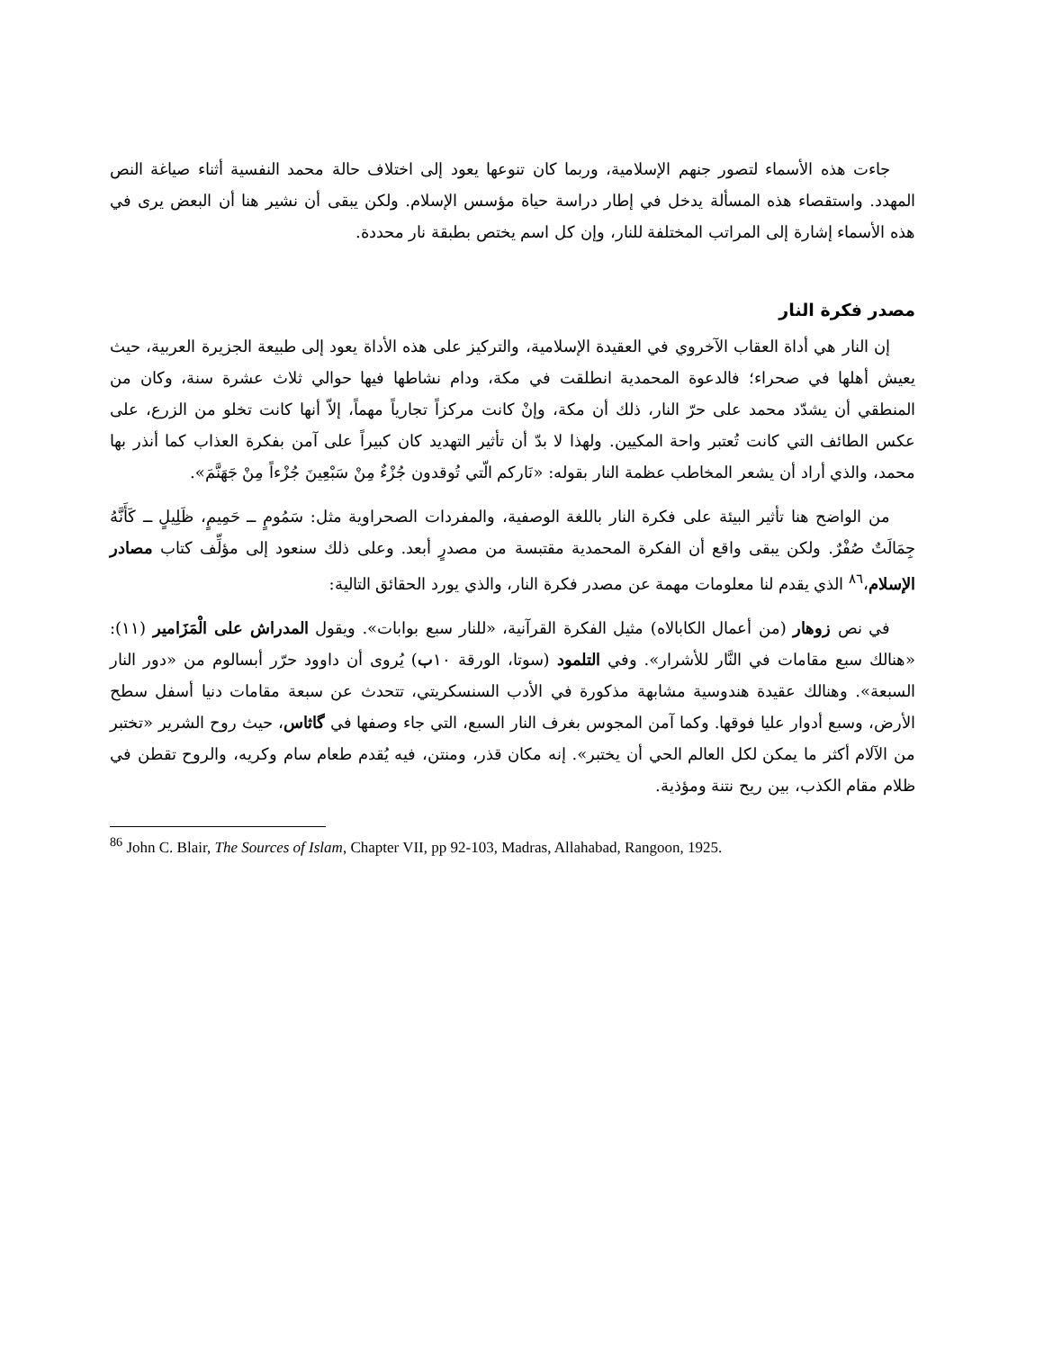جاءت هذه الأسماء لتصور جنهم الإسلامية، وربما كان تنوعها يعود إلى اختلاف حالة محمد النفسية أثناء صياغة النص المهدد. واستقصاء هذه المسألة يدخل في إطار دراسة حياة مؤسس الإسلام. ولكن يبقى أن نشير هنا أن البعض يرى في هذه الأسماء إشارة إلى المراتب المختلفة للنار، وإن كل اسم يختص بطبقة نار محددة.
مصدر فكرة النار
إن النار هي أداة العقاب الآخروي في العقيدة الإسلامية، والتركيز على هذه الأداة يعود إلى طبيعة الجزيرة العربية، حيث يعيش أهلها في صحراء؛ فالدعوة المحمدية انطلقت في مكة، ودام نشاطها فيها حوالي ثلاث عشرة سنة، وكان من المنطقي أن يشدّد محمد على حرّ النار، ذلك أن مكة، وإنْ كانت مركزاً تجارياً مهماً، إلاّ أنها كانت تخلو من الزرع، على عكس الطائف التي كانت تُعتبر واحة المكيين. ولهذا لا بدّ أن تأثير التهديد كان كبيراً على آمن بفكرة العذاب كما أنذر بها محمد، والذي أراد أن يشعر المخاطب عظمة النار بقوله: «نَاركم الّتي تُوقدون جُزْءٌ مِنْ سَبْعِينَ جُزْءاً مِنْ جَهَنَّمَ».
من الواضح هنا تأثير البيئة على فكرة النار باللغة الوصفية، والمفردات الصحراوية مثل: سَمُومٍ ــ حَمِيمٍ، ظَلِيلٍ ــ كَأَنَّهُ جِمَالَتٌ صُفْرٌ. ولكن يبقى واقع أن الفكرة المحمدية مقتبسة من مصدرٍ أبعد. وعلى ذلك سنعود إلى مؤلِّف كتاب مصادر الإسلام،<sup>٨٦</sup> الذي يقدم لنا معلومات مهمة عن مصدر فكرة النار، والذي يورد الحقائق التالية:
في نص زوهار (من أعمال الكابالاه) مثيل الفكرة القرآنية، «للنار سبع بوابات». ويقول المدراش على الْمَزَامير (١١): «هنالك سبع مقامات في النَّار للأشرار». وفي التلمود (سوتا، الورقة ١٠ب) يُروى أن داوود حرّر أبسالوم من «دور النار السبعة». وهنالك عقيدة هندوسية مشابهة مذكورة في الأدب السنسكريتي، تتحدث عن سبعة مقامات دنيا أسفل سطح الأرض، وسبع أدوار عليا فوقها. وكما آمن المجوس بغرف النار السبع، التي جاء وصفها في گاثاس، حيث روح الشرير «تختبر من الآلام أكثر ما يمكن لكل العالم الحي أن يختبر». إنه مكان قذر، ومنتن، فيه يُقدم طعام سام وكريه، والروح تقطن في ظلام مقام الكذب، بين ريح نتنة ومؤذية.
<sup>86</sup> John C. Blair, The Sources of Islam, Chapter VII, pp 92-103, Madras, Allahabad, Rangoon, 1925.